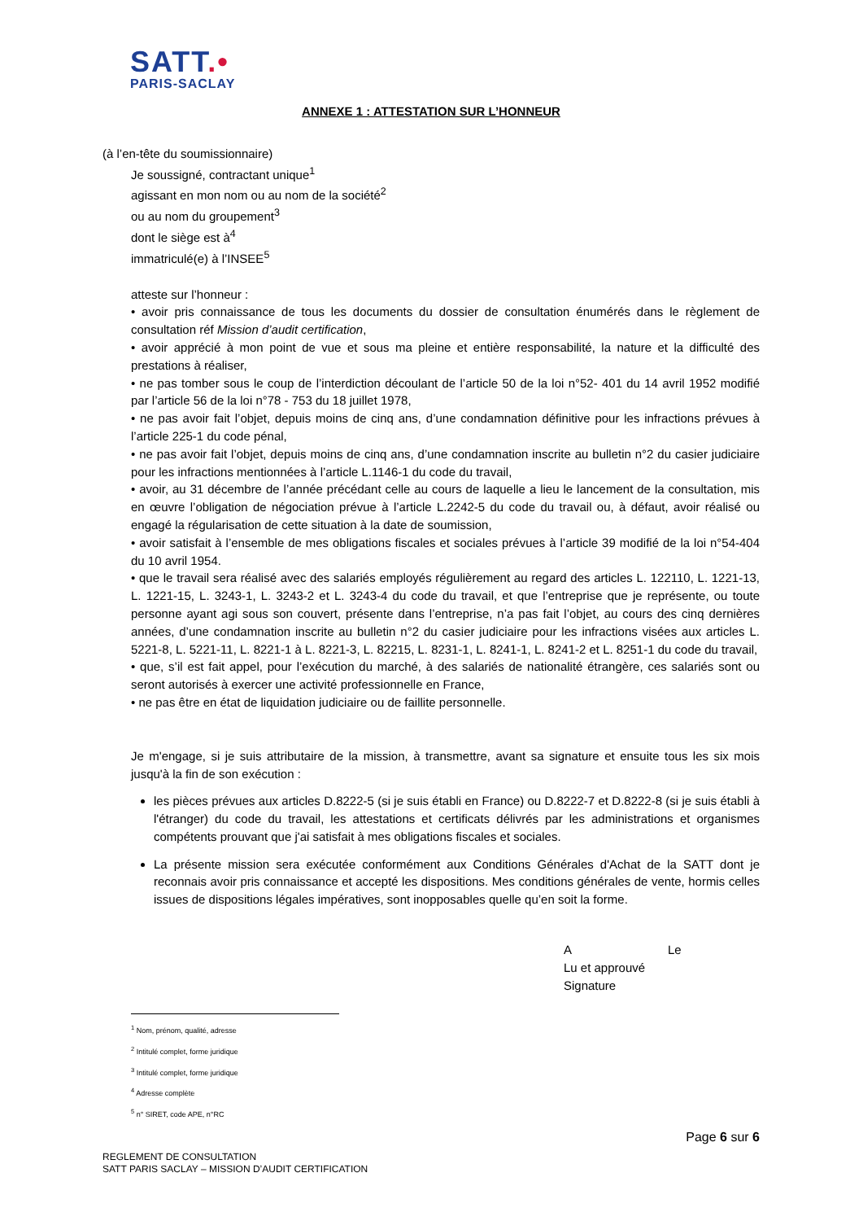SATT.•
PARIS-SACLAY
ANNEXE 1 : ATTESTATION SUR L’HONNEUR
(à l’en-tête du soumissionnaire)
Je soussigné, contractant unique<sup>1</sup>
agissant en mon nom ou au nom de la société<sup>2</sup>
ou au nom du groupement<sup>3</sup>
dont le siège est à<sup>4</sup>
immatriculé(e) à l’INSEE<sup>5</sup>
atteste sur l’honneur :
• avoir pris connaissance de tous les documents du dossier de consultation énumérés dans le règlement de consultation réf Mission d’audit certification,
• avoir apprécié à mon point de vue et sous ma pleine et entière responsabilité, la nature et la difficulté des prestations à réaliser,
• ne pas tomber sous le coup de l’interdiction découlant de l’article 50 de la loi n°52- 401 du 14 avril 1952 modifié par l’article 56 de la loi n°78 - 753 du 18 juillet 1978,
• ne pas avoir fait l’objet, depuis moins de cinq ans, d’une condamnation définitive pour les infractions prévues à l’article 225-1 du code pénal,
• ne pas avoir fait l’objet, depuis moins de cinq ans, d’une condamnation inscrite au bulletin n°2 du casier judiciaire pour les infractions mentionnées à l’article L.1146-1 du code du travail,
• avoir, au 31 décembre de l’année précédant celle au cours de laquelle a lieu le lancement de la consultation, mis en œuvre l’obligation de négociation prévue à l’article L.2242-5 du code du travail ou, à défaut, avoir réalisé ou engagé la régularisation de cette situation à la date de soumission,
• avoir satisfait à l’ensemble de mes obligations fiscales et sociales prévues à l’article 39 modifié de la loi n°54-404 du 10 avril 1954.
• que le travail sera réalisé avec des salariés employés régulièrement au regard des articles L. 122110, L. 1221-13, L. 1221-15, L. 3243-1, L. 3243-2 et L. 3243-4 du code du travail, et que l’entreprise que je représente, ou toute personne ayant agi sous son couvert, présente dans l’entreprise, n’a pas fait l’objet, au cours des cinq dernières années, d’une condamnation inscrite au bulletin n°2 du casier judiciaire pour les infractions visées aux articles L. 5221-8, L. 5221-11, L. 8221-1 à L. 8221-3, L. 82215, L. 8231-1, L. 8241-1, L. 8241-2 et L. 8251-1 du code du travail,
• que, s’il est fait appel, pour l’exécution du marché, à des salariés de nationalité étrangère, ces salariés sont ou seront autorisés à exercer une activité professionnelle en France,
• ne pas être en état de liquidation judiciaire ou de faillite personnelle.
Je m'engage, si je suis attributaire de la mission, à transmettre, avant sa signature et ensuite tous les six mois jusqu'à la fin de son exécution :
les pièces prévues aux articles D.8222-5 (si je suis établi en France) ou D.8222-7 et D.8222-8 (si je suis établi à l'étranger) du code du travail, les attestations et certificats délivrés par les administrations et organismes compétents prouvant que j'ai satisfait à mes obligations fiscales et sociales.
La présente mission sera exécutée conformément aux Conditions Générales d'Achat de la SATT dont je reconnais avoir pris connaissance et accepté les dispositions. Mes conditions générales de vente, hormis celles issues de dispositions légales impératives, sont inopposables quelle qu’en soit la forme.
A Le
Lu et approuvé
Signature
<sup>1</sup> Nom, prénom, qualité, adresse
<sup>2</sup> Intitulé complet, forme juridique
<sup>3</sup> Intitulé complet, forme juridique
<sup>4</sup> Adresse complète
<sup>5</sup> n° SIRET, code APE, n°RC
Page 6 sur 6
REGLEMENT DE CONSULTATION
SATT PARIS SACLAY – MISSION D’AUDIT CERTIFICATION